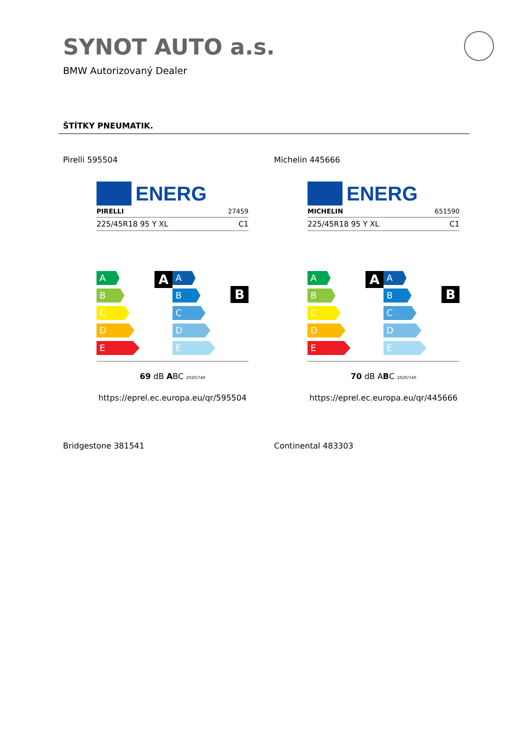SYNOT AUTO a.s.
BMW Autorizovaný Dealer
ŠTÍTKY PNEUMATIK.
Pirelli 595504 Michelin 445666
ENERG
PIRELLI 27459
225/45R18 95 Y XL C1
A
A
B
C
D
E
B
A
B
C
D
E
69 dB ABC 2020/740
https://eprel.ec.europa.eu/qr/595504
ENERG
MICHELIN 651590
225/45R18 95 Y XL C1
A
A
B
C
D
E
B
A
B
C
D
E
70 dB ABC 2020/740
https://eprel.ec.europa.eu/qr/445666
Bridgestone 381541 Continental 483303